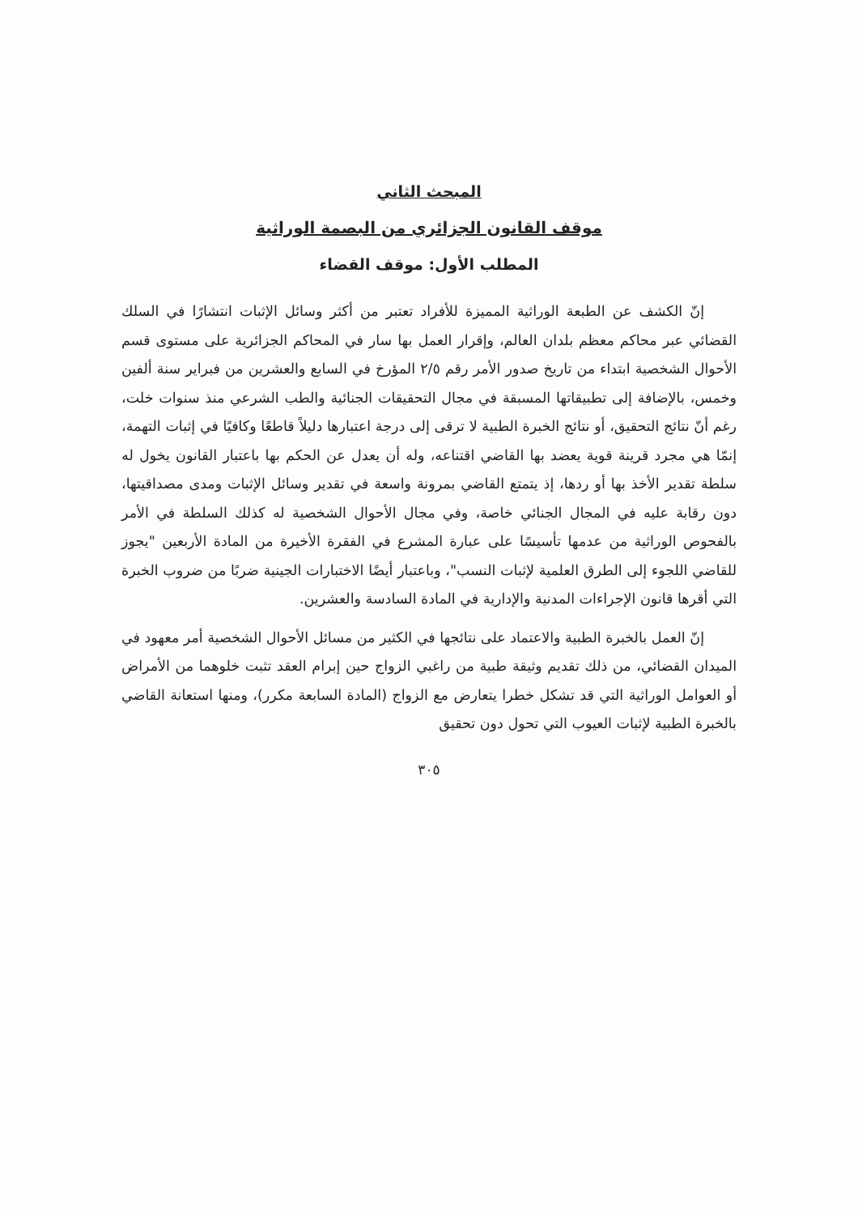المبحث الثاني
موقف القانون الجزائري من البصمة الوراثية
المطلب الأول: موقف القضاء
إنّ الكشف عن الطبعة الوراثية المميزة للأفراد تعتبر من أكثر وسائل الإثبات انتشارًا في السلك القضائي عبر محاكم معظم بلدان العالم، وإقرار العمل بها سار في المحاكم الجزائرية على مستوى قسم الأحوال الشخصية ابتداء من تاريخ صدور الأمر رقم ٢/٥ المؤرخ في السابع والعشرين من فبراير سنة ألفين وخمس، بالإضافة إلى تطبيقاتها المسبقة في مجال التحقيقات الجنائية والطب الشرعي منذ سنوات خلت، رغم أنّ نتائج التحقيق، أو نتائج الخبرة الطبية لا ترقى إلى درجة اعتبارها دليلاً قاطعًا وكافيًا في إثبات التهمة، إنمّا هي مجرد قرينة قوية يعضد بها القاضي اقتناعه، وله أن يعدل عن الحكم بها باعتبار القانون يخول له سلطة تقدير الأخذ بها أو ردها، إذ يتمتع القاضي بمرونة واسعة في تقدير وسائل الإثبات ومدى مصداقيتها، دون رقابة عليه في المجال الجنائي خاصة، وفي مجال الأحوال الشخصية له كذلك السلطة في الأمر بالفحوص الوراثية من عدمها تأسيسًا على عبارة المشرع في الفقرة الأخيرة من المادة الأربعين "يجوز للقاضي اللجوء إلى الطرق العلمية لإثبات النسب"، وباعتبار أيضًا الاختبارات الجينية ضربًا من ضروب الخبرة التي أقرها قانون الإجراءات المدنية والإدارية في المادة السادسة والعشرين.
إنّ العمل بالخبرة الطبية والاعتماد على نتائجها في الكثير من مسائل الأحوال الشخصية أمر معهود في الميدان القضائي، من ذلك تقديم وثيقة طبية من راغبي الزواج حين إبرام العقد تثبت خلوهما من الأمراض أو العوامل الوراثية التي قد تشكل خطرا يتعارض مع الزواج (المادة السابعة مكرر)، ومنها استعانة القاضي بالخبرة الطبية لإثبات العيوب التي تحول دون تحقيق
٣٠٥